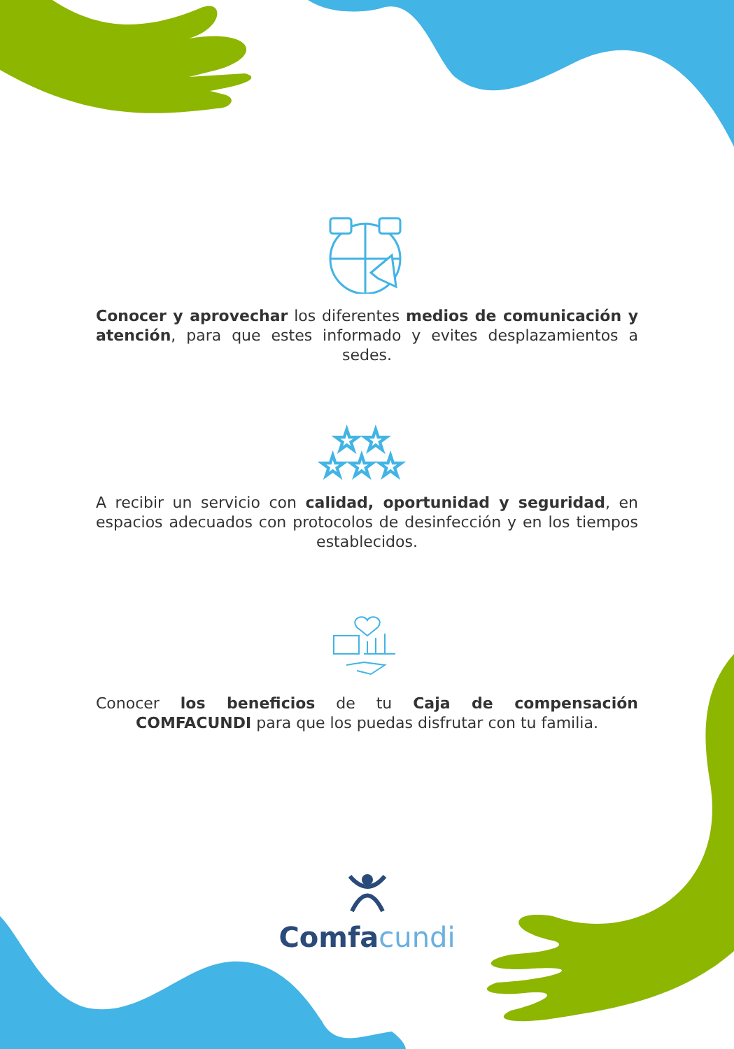Conocer y aprovechar los diferentes medios de comunicación y atención, para que estes informado y evites desplazamientos a sedes.
☆☆
☆☆☆
A recibir un servicio con calidad, oportunidad y seguridad, en espacios adecuados con protocolos de desinfección y en los tiempos establecidos.
Conocer los beneficios de tu Caja de compensación COMFACUNDI para que los puedas disfrutar con tu familia.
Comfacundi